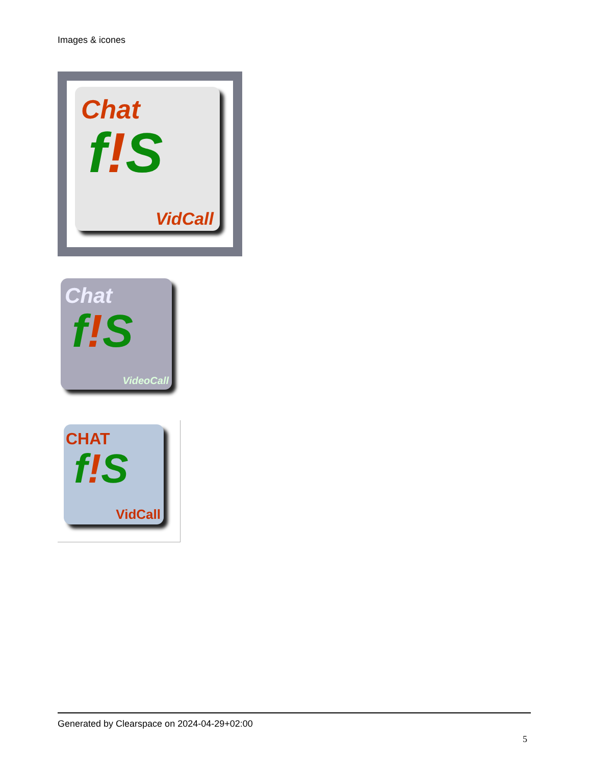Images & icones
Chat
f!S
VidCall
Chat
f!S
VideoCall
CHAT
f!S
VidCall
Generated by Clearspace on 2024-04-29+02:00
5